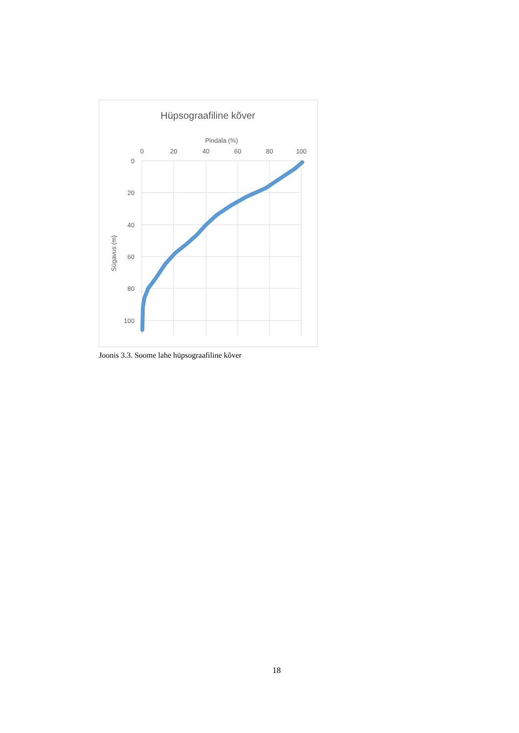Hüpsograafiline kõver
Pindala (%)
0
20
40
60
80
100
0
20
40
60
80
100
Sügavus (m)
Joonis 3.3. Soome lahe hüpsograafiline kõver
18